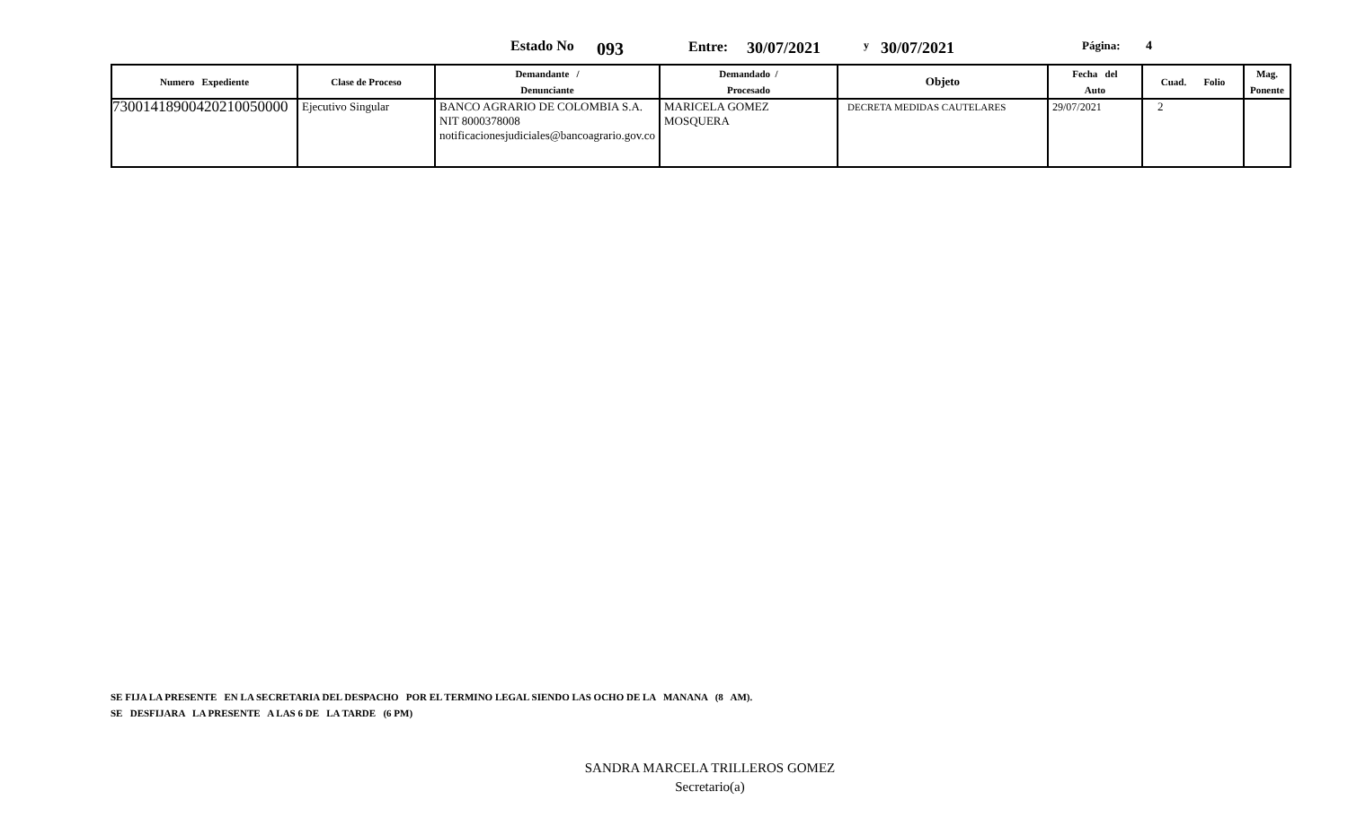Estado No 093 Entre: 30/07/2021 y 30/07/2021 Página: 4
| Numero Expediente | Clase de Proceso | Demandante / Denunciante | Demandado / Procesado | Objeto | Fecha del Auto | Cuad. Folio | Mag. Ponente |
| --- | --- | --- | --- | --- | --- | --- | --- |
| 73001418900420210050000 | Ejecutivo Singular | BANCO AGRARIO DE COLOMBIA S.A. NIT 8000378008 notificacionesjudiciales@bancoagrario.gov.co | MARICELA GOMEZ MOSQUERA | DECRETA MEDIDAS CAUTELARES | 29/07/2021 | 2 | |
SE FIJA LA PRESENTE EN LA SECRETARIA DEL DESPACHO POR EL TERMINO LEGAL SIENDO LAS OCHO DE LA MANANA (8 AM).
SE DESFIJARA LA PRESENTE A LAS 6 DE LA TARDE (6 PM)
SANDRA MARCELA TRILLEROS GOMEZ
Secretario(a)